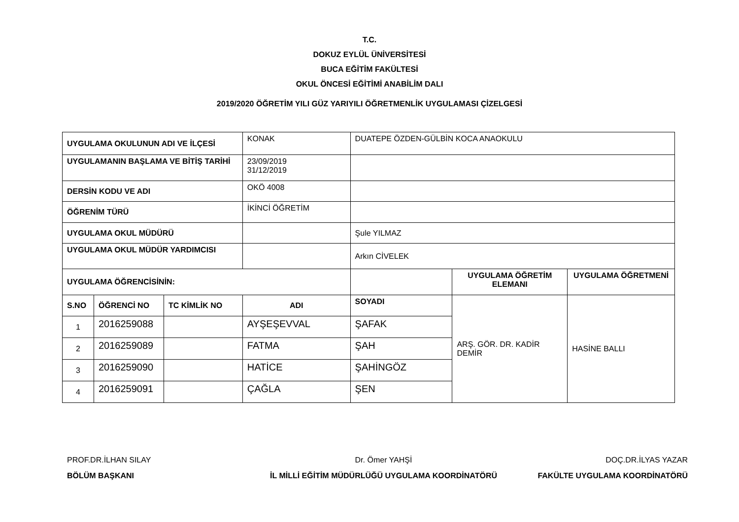T.C.
DOKUZ EYLÜL ÜNİVERSİTESİ
BUCA EĞİTİM FAKÜLTESİ
OKUL ÖNCESİ EĞİTİMİ ANABİLİM DALI
2019/2020 ÖĞRETİM YILI GÜZ YARIYILI ÖĞRETMENLİK UYGULAMASI ÇİZELGESİ
| UYGULAMA OKULUNUN ADI VE İLÇESİ | | | KONAK | DUATEPE ÖZDEN-GÜLBİN KOCA ANAOKULU | | |
| UYGULAMANIN BAŞLAMA VE BİTİŞ TARİHİ | | | 23/09/2019 31/12/2019 | | | |
| DERSİN KODU VE ADI | | | OKÖ 4008 | | | |
| ÖĞRENİM TÜRÜ | | | İKİNCİ ÖĞRETİM | | | |
| UYGULAMA OKUL MÜDÜRÜ | | | | Şule YILMAZ | | |
| UYGULAMA OKUL MÜDÜR YARDIMCISI | | | | Arkın CİVELEK | | |
| UYGULAMA ÖĞRENCİSİNİN: | | | | | UYGULAMA ÖĞRETİM ELEMANI | UYGULAMA ÖĞRETMENİ |
| S.NO | ÖĞRENCİ NO | TC KİMLİK NO | ADI | SOYADI | ARŞ. GÖR. DR. KADİR DEMİR | HASİNE BALLI |
| 1 | 2016259088 | | AYŞEŞEVVAL | ŞAFAK | | |
| 2 | 2016259089 | | FATMA | ŞAH | | |
| 3 | 2016259090 | | HATİCE | ŞAHİNGÖZ | | |
| 4 | 2016259091 | | ÇAĞLA | ŞEN | | |
PROF.DR.İLHAN SILAY
BÖLÜM BAŞKANI
Dr. Ömer YAHŞİ
İL MİLLİ EĞİTİM MÜDÜRLÜĞÜ UYGULAMA KOORDİNATÖRÜ
DOÇ.DR.İLYAS YAZAR
FAKÜLTE UYGULAMA KOORDİNATÖRÜ